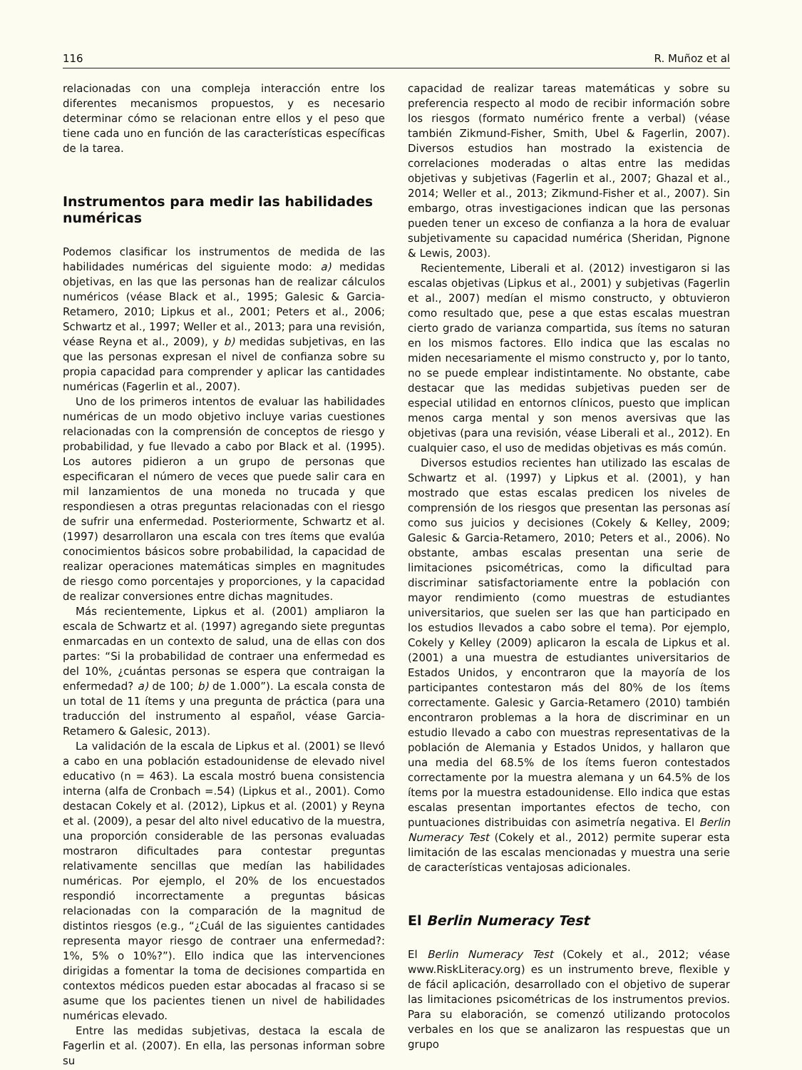116 R. Muñoz et al
relacionadas con una compleja interacción entre los diferentes mecanismos propuestos, y es necesario determinar cómo se relacionan entre ellos y el peso que tiene cada uno en función de las características específicas de la tarea.
Instrumentos para medir las habilidades numéricas
Podemos clasificar los instrumentos de medida de las habilidades numéricas del siguiente modo: a) medidas objetivas, en las que las personas han de realizar cálculos numéricos (véase Black et al., 1995; Galesic & Garcia-Retamero, 2010; Lipkus et al., 2001; Peters et al., 2006; Schwartz et al., 1997; Weller et al., 2013; para una revisión, véase Reyna et al., 2009), y b) medidas subjetivas, en las que las personas expresan el nivel de confianza sobre su propia capacidad para comprender y aplicar las cantidades numéricas (Fagerlin et al., 2007).
Uno de los primeros intentos de evaluar las habilidades numéricas de un modo objetivo incluye varias cuestiones relacionadas con la comprensión de conceptos de riesgo y probabilidad, y fue llevado a cabo por Black et al. (1995). Los autores pidieron a un grupo de personas que especificaran el número de veces que puede salir cara en mil lanzamientos de una moneda no trucada y que respondiesen a otras preguntas relacionadas con el riesgo de sufrir una enfermedad. Posteriormente, Schwartz et al. (1997) desarrollaron una escala con tres ítems que evalúa conocimientos básicos sobre probabilidad, la capacidad de realizar operaciones matemáticas simples en magnitudes de riesgo como porcentajes y proporciones, y la capacidad de realizar conversiones entre dichas magnitudes.
Más recientemente, Lipkus et al. (2001) ampliaron la escala de Schwartz et al. (1997) agregando siete preguntas enmarcadas en un contexto de salud, una de ellas con dos partes: “Si la probabilidad de contraer una enfermedad es del 10%, ¿cuántas personas se espera que contraigan la enfermedad? a) de 100; b) de 1.000”). La escala consta de un total de 11 ítems y una pregunta de práctica (para una traducción del instrumento al español, véase Garcia-Retamero & Galesic, 2013).
La validación de la escala de Lipkus et al. (2001) se llevó a cabo en una población estadounidense de elevado nivel educativo (n = 463). La escala mostró buena consistencia interna (alfa de Cronbach =.54) (Lipkus et al., 2001). Como destacan Cokely et al. (2012), Lipkus et al. (2001) y Reyna et al. (2009), a pesar del alto nivel educativo de la muestra, una proporción considerable de las personas evaluadas mostraron dificultades para contestar preguntas relativamente sencillas que medían las habilidades numéricas. Por ejemplo, el 20% de los encuestados respondió incorrectamente a preguntas básicas relacionadas con la comparación de la magnitud de distintos riesgos (e.g., “¿Cuál de las siguientes cantidades representa mayor riesgo de contraer una enfermedad?: 1%, 5% o 10%?”). Ello indica que las intervenciones dirigidas a fomentar la toma de decisiones compartida en contextos médicos pueden estar abocadas al fracaso si se asume que los pacientes tienen un nivel de habilidades numéricas elevado.
Entre las medidas subjetivas, destaca la escala de Fagerlin et al. (2007). En ella, las personas informan sobre su
capacidad de realizar tareas matemáticas y sobre su preferencia respecto al modo de recibir información sobre los riesgos (formato numérico frente a verbal) (véase también Zikmund-Fisher, Smith, Ubel & Fagerlin, 2007). Diversos estudios han mostrado la existencia de correlaciones moderadas o altas entre las medidas objetivas y subjetivas (Fagerlin et al., 2007; Ghazal et al., 2014; Weller et al., 2013; Zikmund-Fisher et al., 2007). Sin embargo, otras investigaciones indican que las personas pueden tener un exceso de confianza a la hora de evaluar subjetivamente su capacidad numérica (Sheridan, Pignone & Lewis, 2003).
Recientemente, Liberali et al. (2012) investigaron si las escalas objetivas (Lipkus et al., 2001) y subjetivas (Fagerlin et al., 2007) medían el mismo constructo, y obtuvieron como resultado que, pese a que estas escalas muestran cierto grado de varianza compartida, sus ítems no saturan en los mismos factores. Ello indica que las escalas no miden necesariamente el mismo constructo y, por lo tanto, no se puede emplear indistintamente. No obstante, cabe destacar que las medidas subjetivas pueden ser de especial utilidad en entornos clínicos, puesto que implican menos carga mental y son menos aversivas que las objetivas (para una revisión, véase Liberali et al., 2012). En cualquier caso, el uso de medidas objetivas es más común.
Diversos estudios recientes han utilizado las escalas de Schwartz et al. (1997) y Lipkus et al. (2001), y han mostrado que estas escalas predicen los niveles de comprensión de los riesgos que presentan las personas así como sus juicios y decisiones (Cokely & Kelley, 2009; Galesic & Garcia-Retamero, 2010; Peters et al., 2006). No obstante, ambas escalas presentan una serie de limitaciones psicométricas, como la dificultad para discriminar satisfactoriamente entre la población con mayor rendimiento (como muestras de estudiantes universitarios, que suelen ser las que han participado en los estudios llevados a cabo sobre el tema). Por ejemplo, Cokely y Kelley (2009) aplicaron la escala de Lipkus et al. (2001) a una muestra de estudiantes universitarios de Estados Unidos, y encontraron que la mayoría de los participantes contestaron más del 80% de los ítems correctamente. Galesic y Garcia-Retamero (2010) también encontraron problemas a la hora de discriminar en un estudio llevado a cabo con muestras representativas de la población de Alemania y Estados Unidos, y hallaron que una media del 68.5% de los ítems fueron contestados correctamente por la muestra alemana y un 64.5% de los ítems por la muestra estadounidense. Ello indica que estas escalas presentan importantes efectos de techo, con puntuaciones distribuidas con asimetría negativa. El Berlin Numeracy Test (Cokely et al., 2012) permite superar esta limitación de las escalas mencionadas y muestra una serie de características ventajosas adicionales.
El Berlin Numeracy Test
El Berlin Numeracy Test (Cokely et al., 2012; véase www.RiskLiteracy.org) es un instrumento breve, flexible y de fácil aplicación, desarrollado con el objetivo de superar las limitaciones psicométricas de los instrumentos previos. Para su elaboración, se comenzó utilizando protocolos verbales en los que se analizaron las respuestas que un grupo